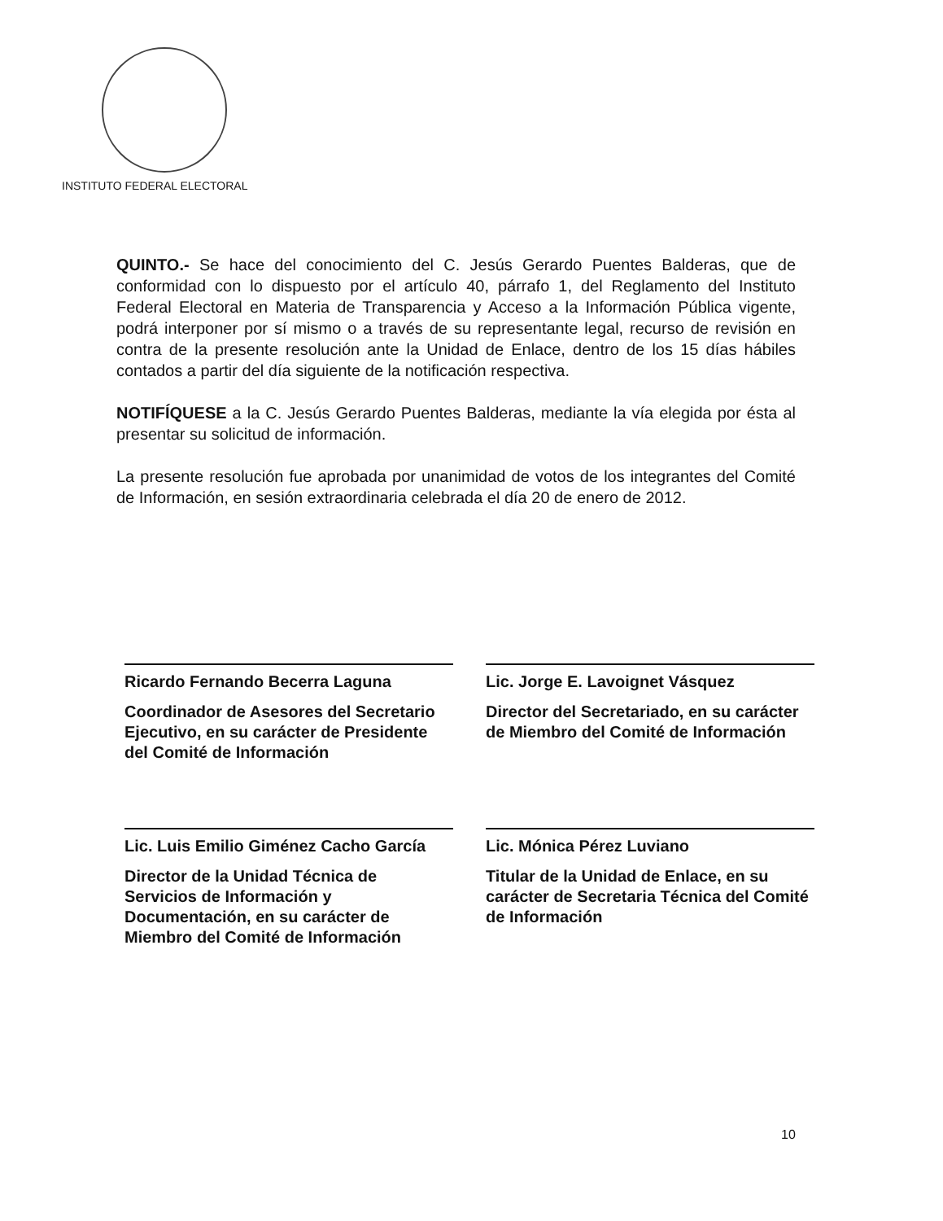INSTITUTO FEDERAL ELECTORAL
QUINTO.- Se hace del conocimiento del C. Jesús Gerardo Puentes Balderas, que de conformidad con lo dispuesto por el artículo 40, párrafo 1, del Reglamento del Instituto Federal Electoral en Materia de Transparencia y Acceso a la Información Pública vigente, podrá interponer por sí mismo o a través de su representante legal, recurso de revisión en contra de la presente resolución ante la Unidad de Enlace, dentro de los 15 días hábiles contados a partir del día siguiente de la notificación respectiva.
NOTIFÍQUESE a la C. Jesús Gerardo Puentes Balderas, mediante la vía elegida por ésta al presentar su solicitud de información.
La presente resolución fue aprobada por unanimidad de votos de los integrantes del Comité de Información, en sesión extraordinaria celebrada el día 20 de enero de 2012.
Ricardo Fernando Becerra Laguna
Coordinador de Asesores del Secretario Ejecutivo, en su carácter de Presidente del Comité de Información
Lic. Jorge E. Lavoignet Vásquez
Director del Secretariado, en su carácter de Miembro del Comité de Información
Lic. Luis Emilio Giménez Cacho García
Director de la Unidad Técnica de Servicios de Información y Documentación, en su carácter de Miembro del Comité de Información
Lic. Mónica Pérez Luviano
Titular de la Unidad de Enlace, en su carácter de Secretaria Técnica del Comité de Información
10